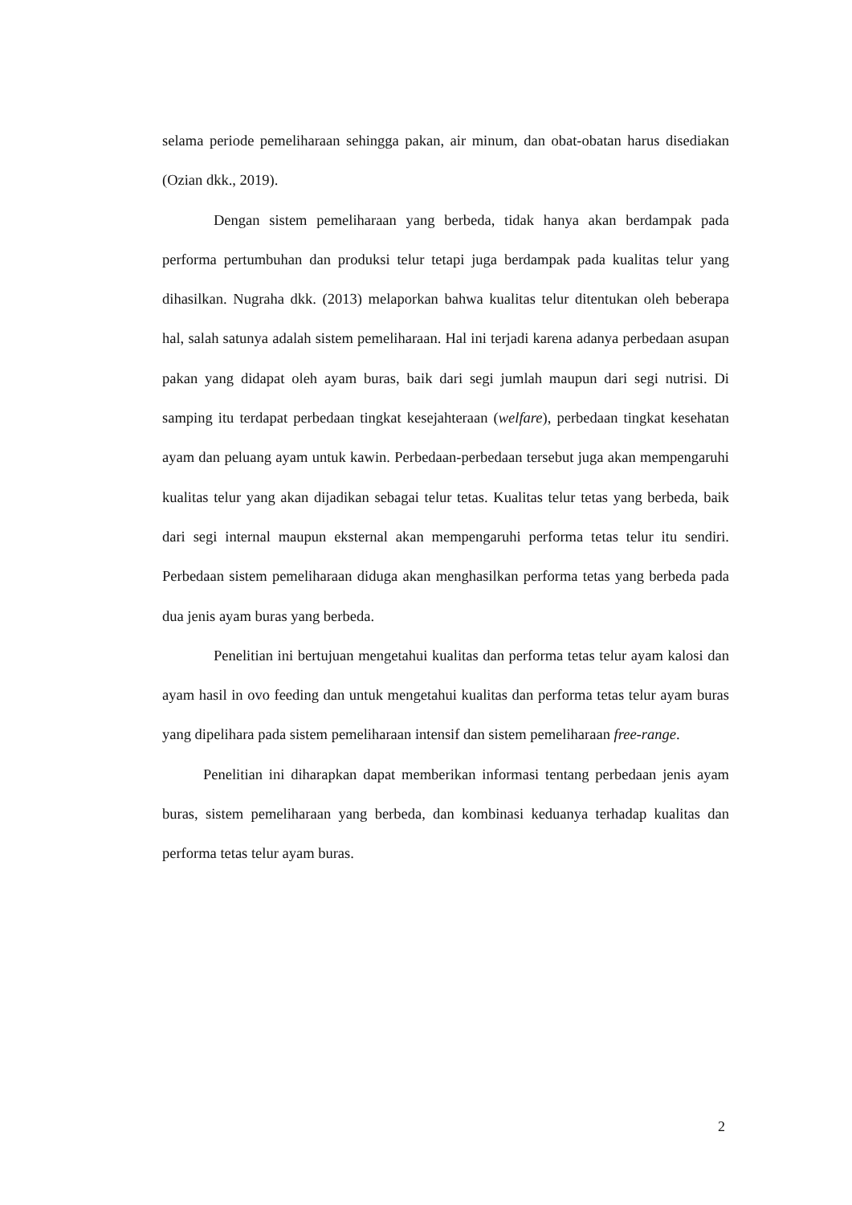selama periode pemeliharaan sehingga pakan, air minum, dan obat-obatan harus disediakan (Ozian dkk., 2019).
Dengan sistem pemeliharaan yang berbeda, tidak hanya akan berdampak pada performa pertumbuhan dan produksi telur tetapi juga berdampak pada kualitas telur yang dihasilkan. Nugraha dkk. (2013) melaporkan bahwa kualitas telur ditentukan oleh beberapa hal, salah satunya adalah sistem pemeliharaan. Hal ini terjadi karena adanya perbedaan asupan pakan yang didapat oleh ayam buras, baik dari segi jumlah maupun dari segi nutrisi. Di samping itu terdapat perbedaan tingkat kesejahteraan (welfare), perbedaan tingkat kesehatan ayam dan peluang ayam untuk kawin. Perbedaan-perbedaan tersebut juga akan mempengaruhi kualitas telur yang akan dijadikan sebagai telur tetas. Kualitas telur tetas yang berbeda, baik dari segi internal maupun eksternal akan mempengaruhi performa tetas telur itu sendiri. Perbedaan sistem pemeliharaan diduga akan menghasilkan performa tetas yang berbeda pada dua jenis ayam buras yang berbeda.
Penelitian ini bertujuan mengetahui kualitas dan performa tetas telur ayam kalosi dan ayam hasil in ovo feeding dan untuk mengetahui kualitas dan performa tetas telur ayam buras yang dipelihara pada sistem pemeliharaan intensif dan sistem pemeliharaan free-range.
Penelitian ini diharapkan dapat memberikan informasi tentang perbedaan jenis ayam buras, sistem pemeliharaan yang berbeda, dan kombinasi keduanya terhadap kualitas dan performa tetas telur ayam buras.
2